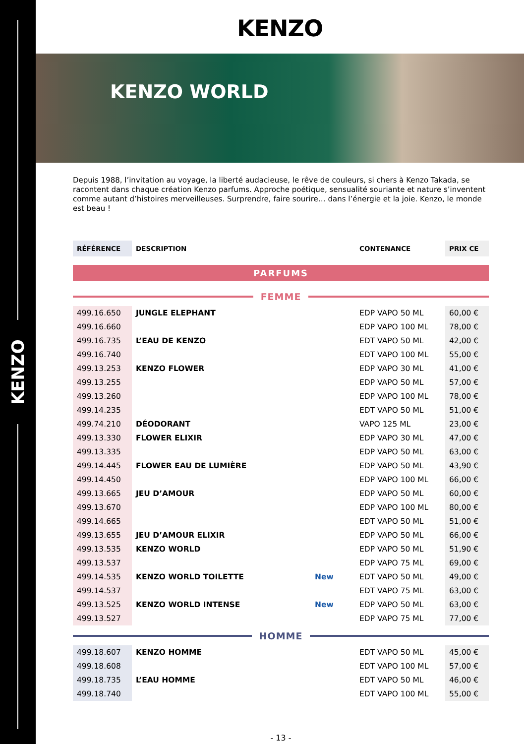KENZO
KENZO
KENZO WORLD
Depuis 1988, l’invitation au voyage, la liberté audacieuse, le rêve de couleurs, si chers à Kenzo Takada, se racontent dans chaque création Kenzo parfums. Approche poétique, sensualité souriante et nature s’inventent comme autant d’histoires merveilleuses. Surprendre, faire sourire… dans l’énergie et la joie. Kenzo, le monde est beau !
| RÉFÉRENCE | DESCRIPTION | | CONTENANCE | PRIX CE |
| --- | --- | --- | --- | --- |
PARFUMS
FEMME
| 499.16.650 | JUNGLE ELEPHANT | | EDP VAPO 50 ML | 60,00 € |
| 499.16.660 | | | EDP VAPO 100 ML | 78,00 € |
| 499.16.735 | L’EAU DE KENZO | | EDT VAPO 50 ML | 42,00 € |
| 499.16.740 | | | EDT VAPO 100 ML | 55,00 € |
| 499.13.253 | KENZO FLOWER | | EDP VAPO 30 ML | 41,00 € |
| 499.13.255 | | | EDP VAPO 50 ML | 57,00 € |
| 499.13.260 | | | EDP VAPO 100 ML | 78,00 € |
| 499.14.235 | | | EDT VAPO 50 ML | 51,00 € |
| 499.74.210 | DÉODORANT | | VAPO 125 ML | 23,00 € |
| 499.13.330 | FLOWER ELIXIR | | EDP VAPO 30 ML | 47,00 € |
| 499.13.335 | | | EDP VAPO 50 ML | 63,00 € |
| 499.14.445 | FLOWER EAU DE LUMIÈRE | | EDP VAPO 50 ML | 43,90 € |
| 499.14.450 | | | EDP VAPO 100 ML | 66,00 € |
| 499.13.665 | JEU D’AMOUR | | EDP VAPO 50 ML | 60,00 € |
| 499.13.670 | | | EDP VAPO 100 ML | 80,00 € |
| 499.14.665 | | | EDT VAPO 50 ML | 51,00 € |
| 499.13.655 | JEU D’AMOUR ELIXIR | | EDP VAPO 50 ML | 66,00 € |
| 499.13.535 | KENZO WORLD | | EDP VAPO 50 ML | 51,90 € |
| 499.13.537 | | | EDP VAPO 75 ML | 69,00 € |
| 499.14.535 | KENZO WORLD TOILETTE | New | EDT VAPO 50 ML | 49,00 € |
| 499.14.537 | | | EDT VAPO 75 ML | 63,00 € |
| 499.13.525 | KENZO WORLD INTENSE | New | EDP VAPO 50 ML | 63,00 € |
| 499.13.527 | | | EDP VAPO 75 ML | 77,00 € |
HOMME
| 499.18.607 | KENZO HOMME | | EDT VAPO 50 ML | 45,00 € |
| 499.18.608 | | | EDT VAPO 100 ML | 57,00 € |
| 499.18.735 | L’EAU HOMME | | EDT VAPO 50 ML | 46,00 € |
| 499.18.740 | | | EDT VAPO 100 ML | 55,00 € |
- 13 -